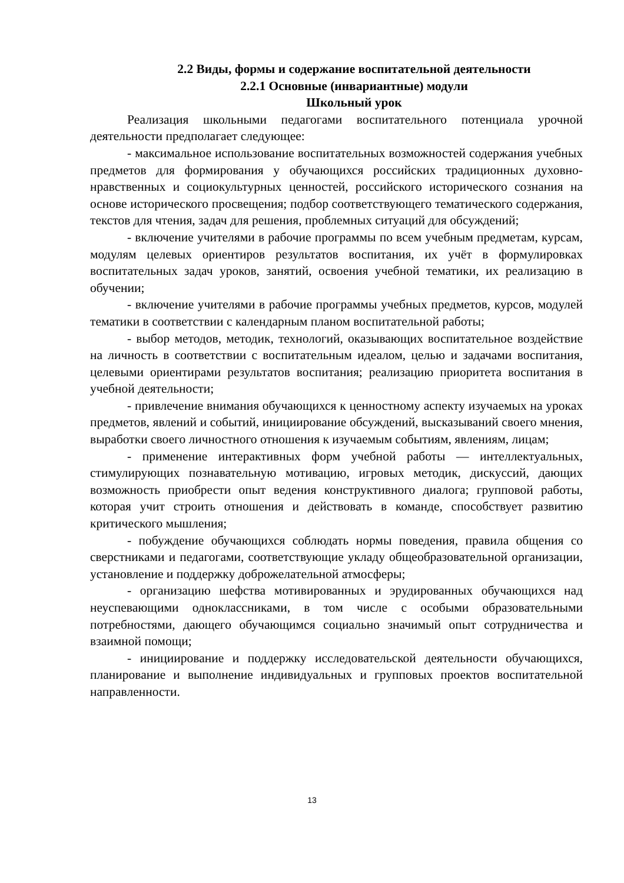2.2 Виды, формы и содержание воспитательной деятельности
2.2.1 Основные (инвариантные) модули
Школьный урок
Реализация школьными педагогами воспитательного потенциала урочной деятельности предполагает следующее:
- максимальное использование воспитательных возможностей содержания учебных предметов для формирования у обучающихся российских традиционных духовно-нравственных и социокультурных ценностей, российского исторического сознания на основе исторического просвещения; подбор соответствующего тематического содержания, текстов для чтения, задач для решения, проблемных ситуаций для обсуждений;
- включение учителями в рабочие программы по всем учебным предметам, курсам, модулям целевых ориентиров результатов воспитания, их учёт в формулировках воспитательных задач уроков, занятий, освоения учебной тематики, их реализацию в обучении;
- включение учителями в рабочие программы учебных предметов, курсов, модулей тематики в соответствии с календарным планом воспитательной работы;
- выбор методов, методик, технологий, оказывающих воспитательное воздействие на личность в соответствии с воспитательным идеалом, целью и задачами воспитания, целевыми ориентирами результатов воспитания; реализацию приоритета воспитания в учебной деятельности;
- привлечение внимания обучающихся к ценностному аспекту изучаемых на уроках предметов, явлений и событий, инициирование обсуждений, высказываний своего мнения, выработки своего личностного отношения к изучаемым событиям, явлениям, лицам;
- применение интерактивных форм учебной работы — интеллектуальных, стимулирующих познавательную мотивацию, игровых методик, дискуссий, дающих возможность приобрести опыт ведения конструктивного диалога; групповой работы, которая учит строить отношения и действовать в команде, способствует развитию критического мышления;
- побуждение обучающихся соблюдать нормы поведения, правила общения со сверстниками и педагогами, соответствующие укладу общеобразовательной организации, установление и поддержку доброжелательной атмосферы;
- организацию шефства мотивированных и эрудированных обучающихся над неуспевающими одноклассниками, в том числе с особыми образовательными потребностями, дающего обучающимся социально значимый опыт сотрудничества и взаимной помощи;
- инициирование и поддержку исследовательской деятельности обучающихся, планирование и выполнение индивидуальных и групповых проектов воспитательной направленности.
13